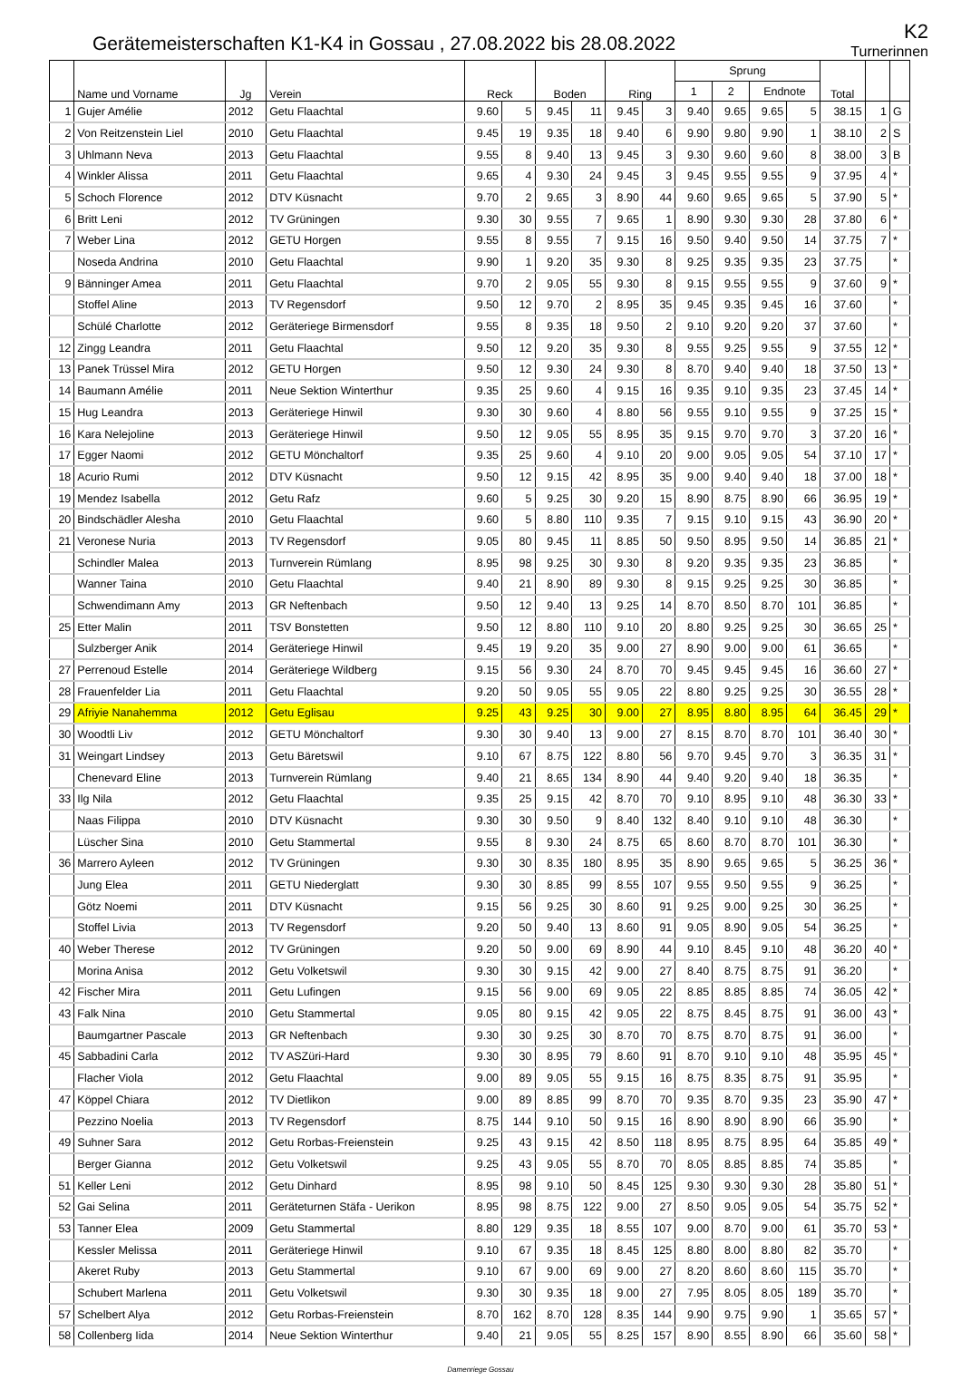Gerätemeisterschaften K1-K4 in Gossau , 27.08.2022 bis 28.08.2022
K2
Turnerinnen
| | Name und Vorname | Jg | Verein | Reck | | Boden | | Ring | | Sprung | | | | Total | | |
| --- | --- | --- | --- | --- | --- | --- | --- | --- | --- | --- | --- | --- | --- | --- | --- | --- |
| | | | | | | | | | | 1 | 2 | Endnote | | | | |
| 1 | Gujer Amélie | 2012 | Getu Flaachtal | 9.60 | 5 | 9.45 | 11 | 9.45 | 3 | 9.40 | 9.65 | 9.65 | 5 | 38.15 | 1 | G |
| 2 | Von Reitzenstein Liel | 2010 | Getu Flaachtal | 9.45 | 19 | 9.35 | 18 | 9.40 | 6 | 9.90 | 9.80 | 9.90 | 1 | 38.10 | 2 | S |
| 3 | Uhlmann Neva | 2013 | Getu Flaachtal | 9.55 | 8 | 9.40 | 13 | 9.45 | 3 | 9.30 | 9.60 | 9.60 | 8 | 38.00 | 3 | B |
| 4 | Winkler Alissa | 2011 | Getu Flaachtal | 9.65 | 4 | 9.30 | 24 | 9.45 | 3 | 9.45 | 9.55 | 9.55 | 9 | 37.95 | 4 | * |
| 5 | Schoch Florence | 2012 | DTV Küsnacht | 9.70 | 2 | 9.65 | 3 | 8.90 | 44 | 9.60 | 9.65 | 9.65 | 5 | 37.90 | 5 | * |
| 6 | Britt Leni | 2012 | TV Grüningen | 9.30 | 30 | 9.55 | 7 | 9.65 | 1 | 8.90 | 9.30 | 9.30 | 28 | 37.80 | 6 | * |
| 7 | Weber Lina | 2012 | GETU Horgen | 9.55 | 8 | 9.55 | 7 | 9.15 | 16 | 9.50 | 9.40 | 9.50 | 14 | 37.75 | 7 | * |
| | Noseda Andrina | 2010 | Getu Flaachtal | 9.90 | 1 | 9.20 | 35 | 9.30 | 8 | 9.25 | 9.35 | 9.35 | 23 | 37.75 | | * |
| 9 | Bänninger Amea | 2011 | Getu Flaachtal | 9.70 | 2 | 9.05 | 55 | 9.30 | 8 | 9.15 | 9.55 | 9.55 | 9 | 37.60 | 9 | * |
| | Stoffel Aline | 2013 | TV Regensdorf | 9.50 | 12 | 9.70 | 2 | 8.95 | 35 | 9.45 | 9.35 | 9.45 | 16 | 37.60 | | * |
| | Schülé Charlotte | 2012 | Geräteriege Birmensdorf | 9.55 | 8 | 9.35 | 18 | 9.50 | 2 | 9.10 | 9.20 | 9.20 | 37 | 37.60 | | * |
| 12 | Zingg Leandra | 2011 | Getu Flaachtal | 9.50 | 12 | 9.20 | 35 | 9.30 | 8 | 9.55 | 9.25 | 9.55 | 9 | 37.55 | 12 | * |
| 13 | Panek Trüssel Mira | 2012 | GETU Horgen | 9.50 | 12 | 9.30 | 24 | 9.30 | 8 | 8.70 | 9.40 | 9.40 | 18 | 37.50 | 13 | * |
| 14 | Baumann Amélie | 2011 | Neue Sektion Winterthur | 9.35 | 25 | 9.60 | 4 | 9.15 | 16 | 9.35 | 9.10 | 9.35 | 23 | 37.45 | 14 | * |
| 15 | Hug Leandra | 2013 | Geräteriege Hinwil | 9.30 | 30 | 9.60 | 4 | 8.80 | 56 | 9.55 | 9.10 | 9.55 | 9 | 37.25 | 15 | * |
| 16 | Kara Nelejoline | 2013 | Geräteriege Hinwil | 9.50 | 12 | 9.05 | 55 | 8.95 | 35 | 9.15 | 9.70 | 9.70 | 3 | 37.20 | 16 | * |
| 17 | Egger Naomi | 2012 | GETU Mönchaltorf | 9.35 | 25 | 9.60 | 4 | 9.10 | 20 | 9.00 | 9.05 | 9.05 | 54 | 37.10 | 17 | * |
| 18 | Acurio Rumi | 2012 | DTV Küsnacht | 9.50 | 12 | 9.15 | 42 | 8.95 | 35 | 9.00 | 9.40 | 9.40 | 18 | 37.00 | 18 | * |
| 19 | Mendez Isabella | 2012 | Getu Rafz | 9.60 | 5 | 9.25 | 30 | 9.20 | 15 | 8.90 | 8.75 | 8.90 | 66 | 36.95 | 19 | * |
| 20 | Bindschädler Alesha | 2010 | Getu Flaachtal | 9.60 | 5 | 8.80 | 110 | 9.35 | 7 | 9.15 | 9.10 | 9.15 | 43 | 36.90 | 20 | * |
| 21 | Veronese Nuria | 2013 | TV Regensdorf | 9.05 | 80 | 9.45 | 11 | 8.85 | 50 | 9.50 | 8.95 | 9.50 | 14 | 36.85 | 21 | * |
| | Schindler Malea | 2013 | Turnverein Rümlang | 8.95 | 98 | 9.25 | 30 | 9.30 | 8 | 9.20 | 9.35 | 9.35 | 23 | 36.85 | | * |
| | Wanner Taina | 2010 | Getu Flaachtal | 9.40 | 21 | 8.90 | 89 | 9.30 | 8 | 9.15 | 9.25 | 9.25 | 30 | 36.85 | | * |
| | Schwendimann Amy | 2013 | GR Neftenbach | 9.50 | 12 | 9.40 | 13 | 9.25 | 14 | 8.70 | 8.50 | 8.70 | 101 | 36.85 | | * |
| 25 | Etter Malin | 2011 | TSV Bonstetten | 9.50 | 12 | 8.80 | 110 | 9.10 | 20 | 8.80 | 9.25 | 9.25 | 30 | 36.65 | 25 | * |
| | Sulzberger Anik | 2014 | Geräteriege Hinwil | 9.45 | 19 | 9.20 | 35 | 9.00 | 27 | 8.90 | 9.00 | 9.00 | 61 | 36.65 | | * |
| 27 | Perrenoud Estelle | 2014 | Geräteriege Wildberg | 9.15 | 56 | 9.30 | 24 | 8.70 | 70 | 9.45 | 9.45 | 9.45 | 16 | 36.60 | 27 | * |
| 28 | Frauenfelder Lia | 2011 | Getu Flaachtal | 9.20 | 50 | 9.05 | 55 | 9.05 | 22 | 8.80 | 9.25 | 9.25 | 30 | 36.55 | 28 | * |
| 29 | Afriyie Nanahemma | 2012 | Getu Eglisau | 9.25 | 43 | 9.25 | 30 | 9.00 | 27 | 8.95 | 8.80 | 8.95 | 64 | 36.45 | 29 | * |
| 30 | Woodtli Liv | 2012 | GETU Mönchaltorf | 9.30 | 30 | 9.40 | 13 | 9.00 | 27 | 8.15 | 8.70 | 8.70 | 101 | 36.40 | 30 | * |
| 31 | Weingart Lindsey | 2013 | Getu Bäretswil | 9.10 | 67 | 8.75 | 122 | 8.80 | 56 | 9.70 | 9.45 | 9.70 | 3 | 36.35 | 31 | * |
| | Chenevard Eline | 2013 | Turnverein Rümlang | 9.40 | 21 | 8.65 | 134 | 8.90 | 44 | 9.40 | 9.20 | 9.40 | 18 | 36.35 | | * |
| 33 | Ilg Nila | 2012 | Getu Flaachtal | 9.35 | 25 | 9.15 | 42 | 8.70 | 70 | 9.10 | 8.95 | 9.10 | 48 | 36.30 | 33 | * |
| | Naas Filippa | 2010 | DTV Küsnacht | 9.30 | 30 | 9.50 | 9 | 8.40 | 132 | 8.40 | 9.10 | 9.10 | 48 | 36.30 | | * |
| | Lüscher Sina | 2010 | Getu Stammertal | 9.55 | 8 | 9.30 | 24 | 8.75 | 65 | 8.60 | 8.70 | 8.70 | 101 | 36.30 | | * |
| 36 | Marrero Ayleen | 2012 | TV Grüningen | 9.30 | 30 | 8.35 | 180 | 8.95 | 35 | 8.90 | 9.65 | 9.65 | 5 | 36.25 | 36 | * |
| | Jung Elea | 2011 | GETU Niederglatt | 9.30 | 30 | 8.85 | 99 | 8.55 | 107 | 9.55 | 9.50 | 9.55 | 9 | 36.25 | | * |
| | Götz Noemi | 2011 | DTV Küsnacht | 9.15 | 56 | 9.25 | 30 | 8.60 | 91 | 9.25 | 9.00 | 9.25 | 30 | 36.25 | | * |
| | Stoffel Livia | 2013 | TV Regensdorf | 9.20 | 50 | 9.40 | 13 | 8.60 | 91 | 9.05 | 8.90 | 9.05 | 54 | 36.25 | | * |
| 40 | Weber Therese | 2012 | TV Grüningen | 9.20 | 50 | 9.00 | 69 | 8.90 | 44 | 9.10 | 8.45 | 9.10 | 48 | 36.20 | 40 | * |
| | Morina Anisa | 2012 | Getu Volketswil | 9.30 | 30 | 9.15 | 42 | 9.00 | 27 | 8.40 | 8.75 | 8.75 | 91 | 36.20 | | * |
| 42 | Fischer Mira | 2011 | Getu Lufingen | 9.15 | 56 | 9.00 | 69 | 9.05 | 22 | 8.85 | 8.85 | 8.85 | 74 | 36.05 | 42 | * |
| 43 | Falk Nina | 2010 | Getu Stammertal | 9.05 | 80 | 9.15 | 42 | 9.05 | 22 | 8.75 | 8.45 | 8.75 | 91 | 36.00 | 43 | * |
| | Baumgartner Pascale | 2013 | GR Neftenbach | 9.30 | 30 | 9.25 | 30 | 8.70 | 70 | 8.75 | 8.70 | 8.75 | 91 | 36.00 | | * |
| 45 | Sabbadini Carla | 2012 | TV ASZüri-Hard | 9.30 | 30 | 8.95 | 79 | 8.60 | 91 | 8.70 | 9.10 | 9.10 | 48 | 35.95 | 45 | * |
| | Flacher Viola | 2012 | Getu Flaachtal | 9.00 | 89 | 9.05 | 55 | 9.15 | 16 | 8.75 | 8.35 | 8.75 | 91 | 35.95 | | * |
| 47 | Köppel Chiara | 2012 | TV Dietlikon | 9.00 | 89 | 8.85 | 99 | 8.70 | 70 | 9.35 | 8.70 | 9.35 | 23 | 35.90 | 47 | * |
| | Pezzino Noelia | 2013 | TV Regensdorf | 8.75 | 144 | 9.10 | 50 | 9.15 | 16 | 8.90 | 8.90 | 8.90 | 66 | 35.90 | | * |
| 49 | Suhner Sara | 2012 | Getu Rorbas-Freienstein | 9.25 | 43 | 9.15 | 42 | 8.50 | 118 | 8.95 | 8.75 | 8.95 | 64 | 35.85 | 49 | * |
| | Berger Gianna | 2012 | Getu Volketswil | 9.25 | 43 | 9.05 | 55 | 8.70 | 70 | 8.05 | 8.85 | 8.85 | 74 | 35.85 | | * |
| 51 | Keller Leni | 2012 | Getu Dinhard | 8.95 | 98 | 9.10 | 50 | 8.45 | 125 | 9.30 | 9.30 | 9.30 | 28 | 35.80 | 51 | * |
| 52 | Gai Selina | 2011 | Geräteturnen Stäfa - Uerikon | 8.95 | 98 | 8.75 | 122 | 9.00 | 27 | 8.50 | 9.05 | 9.05 | 54 | 35.75 | 52 | * |
| 53 | Tanner Elea | 2009 | Getu Stammertal | 8.80 | 129 | 9.35 | 18 | 8.55 | 107 | 9.00 | 8.70 | 9.00 | 61 | 35.70 | 53 | * |
| | Kessler Melissa | 2011 | Geräteriege Hinwil | 9.10 | 67 | 9.35 | 18 | 8.45 | 125 | 8.80 | 8.00 | 8.80 | 82 | 35.70 | | * |
| | Akeret Ruby | 2013 | Getu Stammertal | 9.10 | 67 | 9.00 | 69 | 9.00 | 27 | 8.20 | 8.60 | 8.60 | 115 | 35.70 | | * |
| | Schubert Marlena | 2011 | Getu Volketswil | 9.30 | 30 | 9.35 | 18 | 9.00 | 27 | 7.95 | 8.05 | 8.05 | 189 | 35.70 | | * |
| 57 | Schelbert Alya | 2012 | Getu Rorbas-Freienstein | 8.70 | 162 | 8.70 | 128 | 8.35 | 144 | 9.90 | 9.75 | 9.90 | 1 | 35.65 | 57 | * |
| 58 | Collenberg Iida | 2014 | Neue Sektion Winterthur | 9.40 | 21 | 9.05 | 55 | 8.25 | 157 | 8.90 | 8.55 | 8.90 | 66 | 35.60 | 58 | * |
Damenriege Gossau